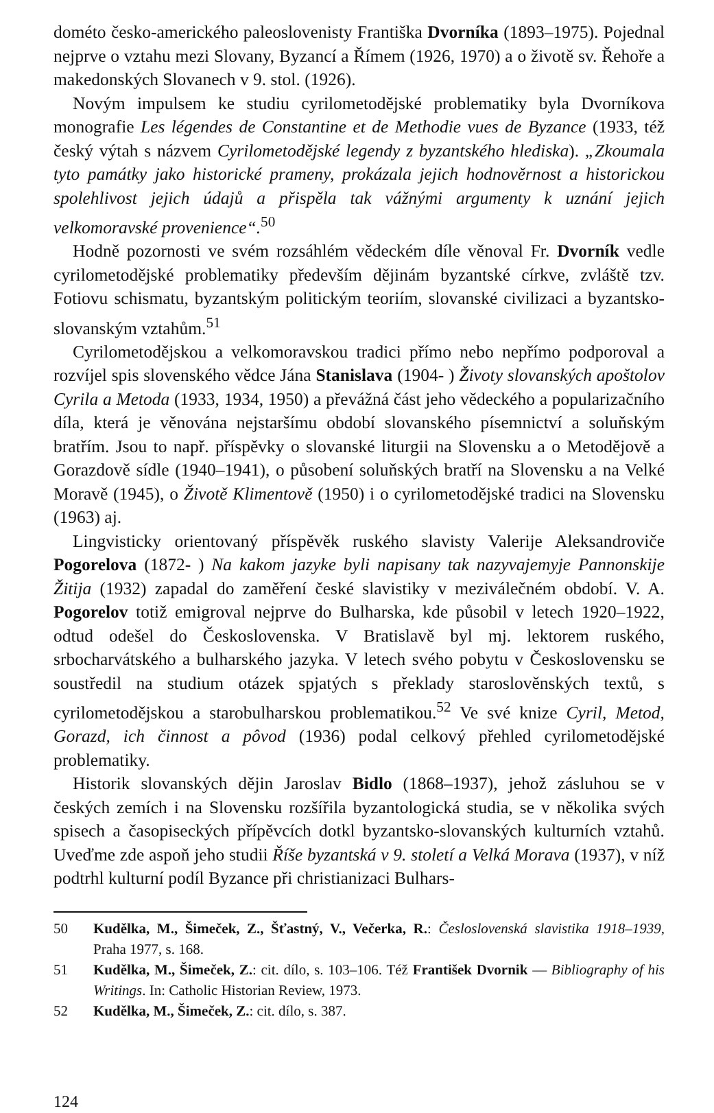dométo česko-amerického paleoslovenisty Františka Dvorníka (1893–1975). Pojednal nejprve o vztahu mezi Slovany, Byzancí a Římem (1926, 1970) a o životě sv. Řehoře a makedonských Slovanech v 9. stol. (1926).
Novým impulsem ke studiu cyrilometodějské problematiky byla Dvorníkova monografie Les légendes de Constantine et de Methodie vues de Byzance (1933, též český výtah s názvem Cyrilometodějské legendy z byzantského hlediska). „Zkoumala tyto památky jako historické prameny, prokázala jejich hodnověrnost a historickou spolehlivost jejich údajů a přispěla tak vážnými argumenty k uznání jejich velkomoravské provenience“.<sup>50</sup>
Hodně pozornosti ve svém rozsáhlém vědeckém díle věnoval Fr. Dvorník vedle cyrilometodějské problematiky především dějinám byzantské církve, zvláště tzv. Fotiovu schismatu, byzantským politickým teoriím, slovanské civilizaci a byzantsko-slovanským vztahům.<sup>51</sup>
Cyrilometodějskou a velkomoravskou tradici přímo nebo nepřímo podporoval a rozvíjel spis slovenského vědce Jána Stanislava (1904- ) Životy slovanských apoštolov Cyrila a Metoda (1933, 1934, 1950) a převážná část jeho vědeckého a popularizačního díla, která je věnována nejstaršímu období slovanského písemnictví a soluňským bratřím. Jsou to např. příspěvky o slovanské liturgii na Slovensku a o Metodějově a Gorazdově sídle (1940–1941), o působení soluňských bratří na Slovensku a na Velké Moravě (1945), o Životě Klimentově (1950) i o cyrilometodějské tradici na Slovensku (1963) aj.
Lingvisticky orientovaný příspěvěk ruského slavisty Valerije Aleksandroviče Pogorelova (1872- ) Na kakom jazyke byli napisany tak nazyvajemyje Pannonskije Žitija (1932) zapadal do zaměření české slavistiky v meziválečném období. V. A. Pogorelov totiž emigroval nejprve do Bulharska, kde působil v letech 1920–1922, odtud odešel do Československa. V Bratislavě byl mj. lektorem ruského, srbocharvátského a bulharského jazyka. V letech svého pobytu v Československu se soustředil na studium otázek spjatých s překlady staroslověnských textů, s cyrilometodějskou a starobulharskou problematikou.<sup>52</sup> Ve své knize Cyril, Metod, Gorazd, ich činnost a pôvod (1936) podal celkový přehled cyrilometodějské problematiky.
Historik slovanských dějin Jaroslav Bidlo (1868–1937), jehož zásluhou se v českých zemích i na Slovensku rozšířila byzantologická studia, se v několika svých spisech a časopiseckých přípěvcích dotkl byzantsko-slovanských kulturních vztahů. Uveďme zde aspoň jeho studii Říše byzantská v 9. století a Velká Morava (1937), v níž podtrhl kulturní podíl Byzance při christianizaci Bulhars-
50 Kudělka, M., Šimeček, Z., Šťastný, V., Večerka, R.: Česloslovenská slavistika 1918–1939, Praha 1977, s. 168.
51 Kudělka, M., Šimeček, Z.: cit. dílo, s. 103–106. Též František Dvornik — Bibliography of his Writings. In: Catholic Historian Review, 1973.
52 Kudělka, M., Šimeček, Z.: cit. dílo, s. 387.
124